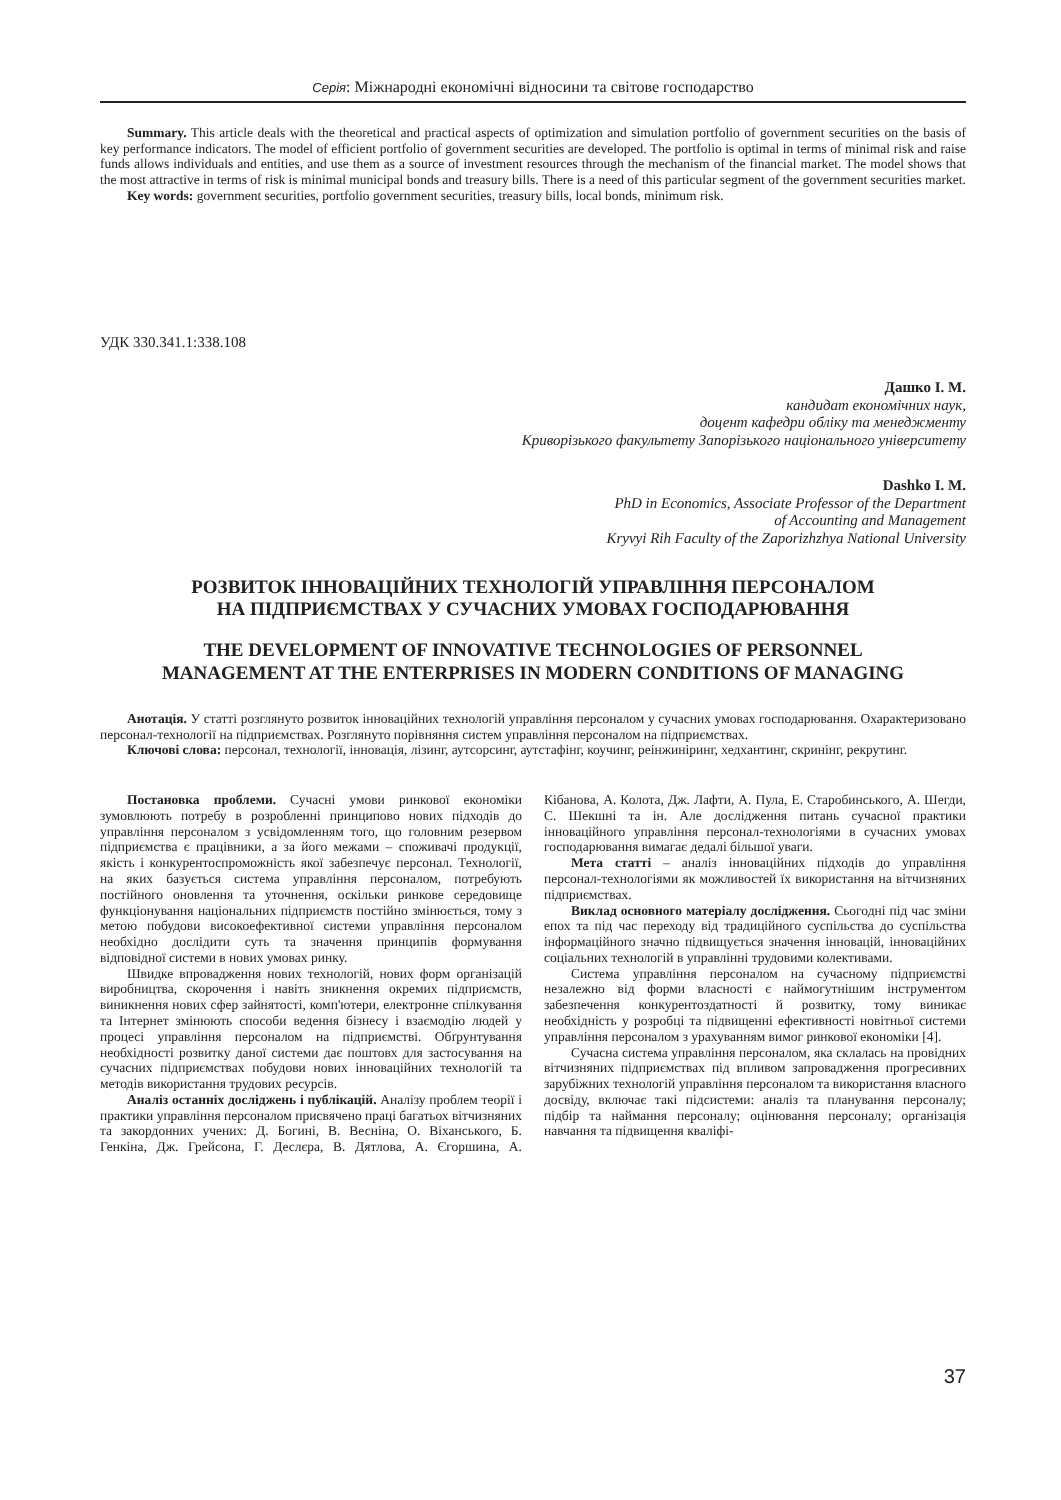Серія: Міжнародні економічні відносини та світове господарство
Summary. This article deals with the theoretical and practical aspects of optimization and simulation portfolio of government securities on the basis of key performance indicators. The model of efficient portfolio of government securities are developed. The portfolio is optimal in terms of minimal risk and raise funds allows individuals and entities, and use them as a source of investment resources through the mechanism of the financial market. The model shows that the most attractive in terms of risk is minimal municipal bonds and treasury bills. There is a need of this particular segment of the government securities market.
Key words: government securities, portfolio government securities, treasury bills, local bonds, minimum risk.
УДК 330.341.1:338.108
Дашко І. М.
кандидат економічних наук,
доцент кафедри обліку та менеджменту
Криворізького факультету Запорізького національного університету
Dashko I. M.
PhD in Economics, Associate Professor of the Department
of Accounting and Management
Kryvyi Rih Faculty of the Zaporizhzhya National University
РОЗВИТОК ІННОВАЦІЙНИХ ТЕХНОЛОГІЙ УПРАВЛІННЯ ПЕРСОНАЛОМ
НА ПІДПРИЄМСТВАХ У СУЧАСНИХ УМОВАХ ГОСПОДАРЮВАННЯ
THE DEVELOPMENT OF INNOVATIVE TECHNOLOGIES OF PERSONNEL
MANAGEMENT AT THE ENTERPRISES IN MODERN CONDITIONS OF MANAGING
Анотація. У статті розглянуто розвиток інноваційних технологій управління персоналом у сучасних умовах господарювання. Охарактеризовано персонал-технології на підприємствах. Розглянуто порівняння систем управління персоналом на підприємствах.
Ключові слова: персонал, технології, інновація, лізинг, аутсорсинг, аутстафінг, коучинг, реінжиніринг, хедхантинг, скринінг, рекрутинг.
Постановка проблеми. Сучасні умови ринкової економіки зумовлюють потребу в розробленні принципово нових підходів до управління персоналом з усвідомленням того, що головним резервом підприємства є працівники, а за його межами – споживачі продукції, якість і конкурентоспроможність якої забезпечує персонал. Технології, на яких базується система управління персоналом, потребують постійного оновлення та уточнення, оскільки ринкове середовище функціонування національних підприємств постійно змінюється, тому з метою побудови високоефективної системи управління персоналом необхідно дослідити суть та значення принципів формування відповідної системи в нових умовах ринку.
Швидке впровадження нових технологій, нових форм організацій виробництва, скорочення і навіть зникнення окремих підприємств, виникнення нових сфер зайнятості, комп'ютери, електронне спілкування та Інтернет змінюють способи ведення бізнесу і взаємодію людей у процесі управління персоналом на підприємстві. Обґрунтування необхідності розвитку даної системи дає поштовх для застосування на сучасних підприємствах побудови нових інноваційних технологій та методів використання трудових ресурсів.
Аналіз останніх досліджень і публікацій. Аналізу проблем теорії і практики управління персоналом присвячено праці багатьох вітчизняних та закордонних учених: Д. Богині, В. Весніна, О. Віханського, Б. Генкіна, Дж. Грейсона, Г. Деслєра, В. Дятлова, А. Єгоршина, А. Кібанова, А. Колота, Дж. Лафти, А. Пула, Е. Старобинського, А. Шегди, С. Шекшні та ін. Але дослідження питань сучасної практики інноваційного управління персонал-технологіями в сучасних умовах господарювання вимагає дедалі більшої уваги.
Мета статті – аналіз інноваційних підходів до управління персонал-технологіями як можливостей їх використання на вітчизняних підприємствах.
Виклад основного матеріалу дослідження. Сьогодні під час зміни епох та під час переходу від традиційного суспільства до суспільства інформаційного значно підвищується значення інновацій, інноваційних соціальних технологій в управлінні трудовими колективами.
Система управління персоналом на сучасному підприємстві незалежно від форми власності є наймогутнішим інструментом забезпечення конкурентоздатності й розвитку, тому виникає необхідність у розробці та підвищенні ефективності новітньої системи управління персоналом з урахуванням вимог ринкової економіки [4].
Сучасна система управління персоналом, яка склалась на провідних вітчизняних підприємствах під впливом запровадження прогресивних зарубіжних технологій управління персоналом та використання власного досвіду, включає такі підсистеми: аналіз та планування персоналу; підбір та наймання персоналу; оцінювання персоналу; організація навчання та підвищення кваліфі-
37